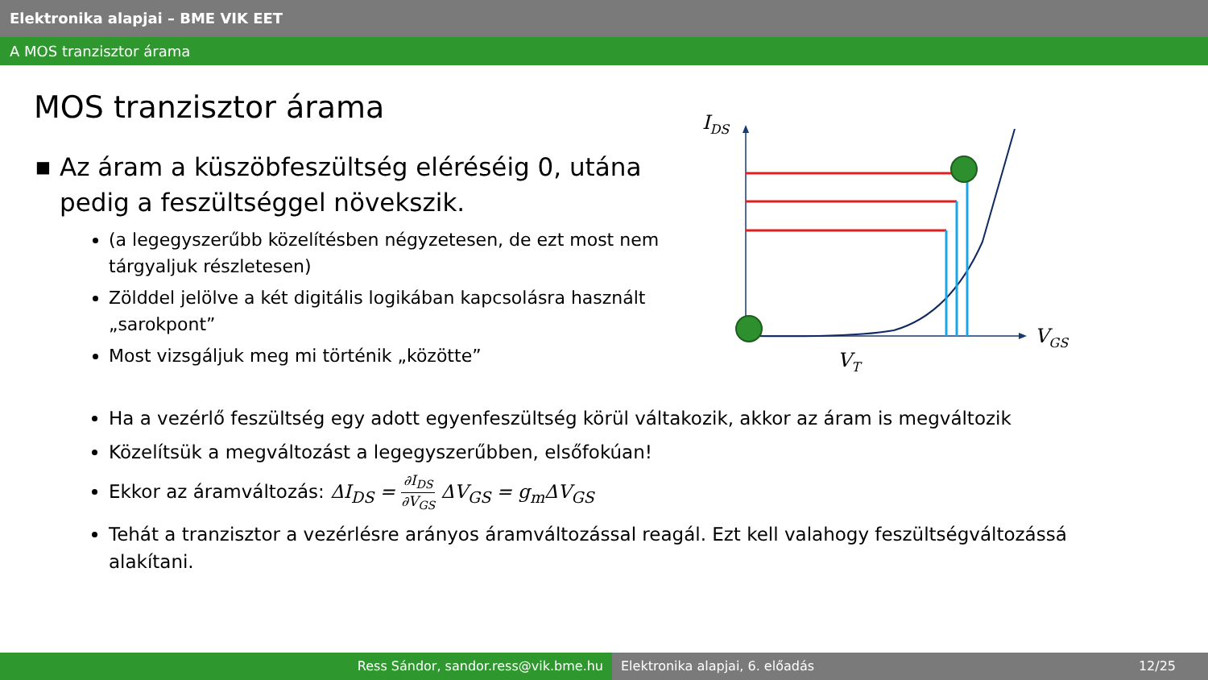Elektronika alapjai – BME VIK EET
A MOS tranzisztor árama
MOS tranzisztor árama
■ Az áram a küszöbfeszültség eléréséig 0, utána pedig a feszültséggel növekszik.
(a legegyszerűbb közelítésben négyzetesen, de ezt most nem tárgyaljuk részletesen)
Zölddel jelölve a két digitális logikában kapcsolásra használt „sarokpont”
Most vizsgáljuk meg mi történik „közötte”
IDS
VGS
VT
Ha a vezérlő feszültség egy adott egyenfeszültség körül váltakozik, akkor az áram is megváltozik
Közelítsük a megváltozást a legegyszerűbben, elsőfokúan!
Ekkor az áramváltozás: ΔI<sub>DS</sub> = ∂I<sub>DS</sub> ∂V<sub>GS</sub> ΔV<sub>GS</sub> = g<sub>m</sub>ΔV<sub>GS</sub>
Tehát a tranzisztor a vezérlésre arányos áramváltozással reagál. Ezt kell valahogy feszültségváltozássá alakítani.
Ress Sándor, sandor.ress@vik.bme.hu Elektronika alapjai, 6. előadás 12/25